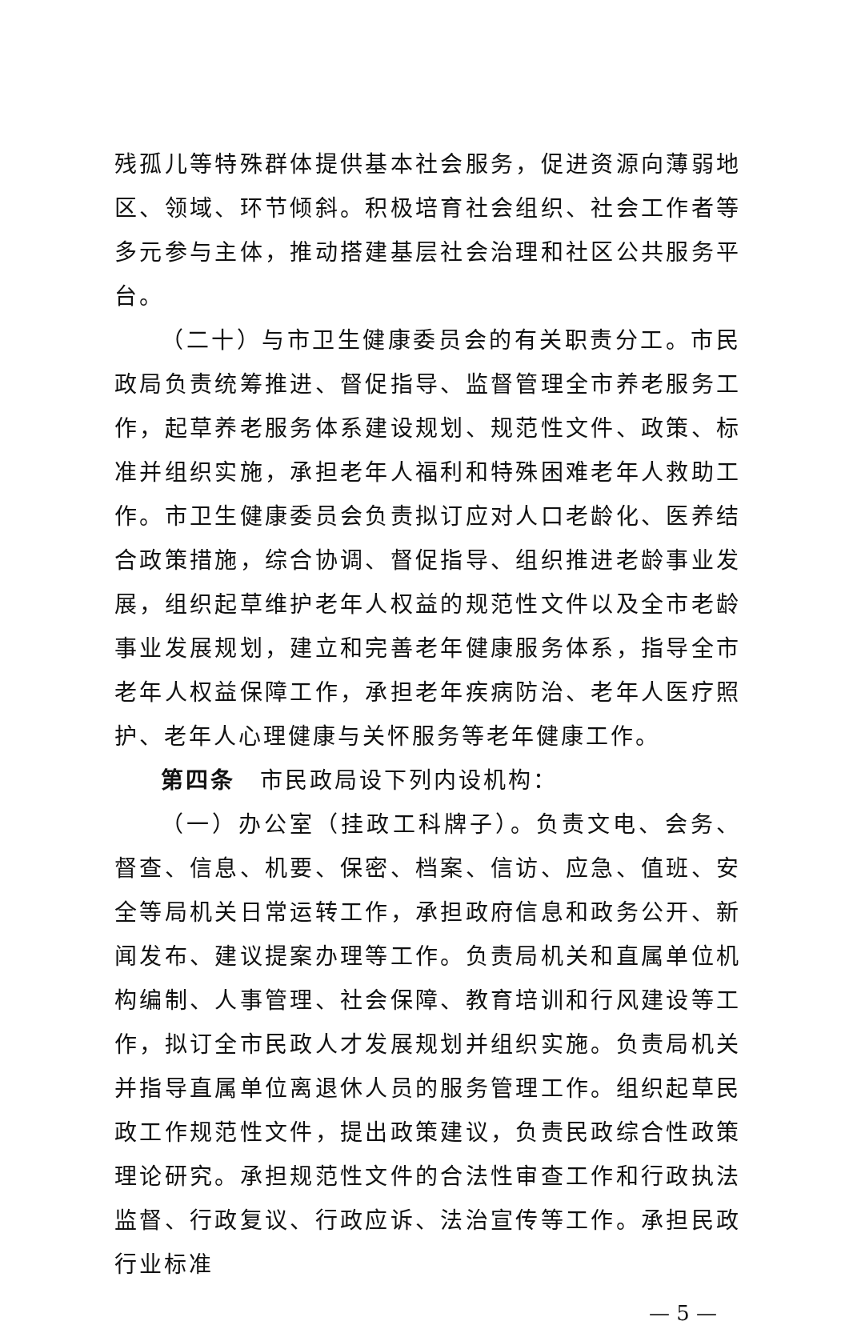残孤儿等特殊群体提供基本社会服务，促进资源向薄弱地区、领域、环节倾斜。积极培育社会组织、社会工作者等多元参与主体，推动搭建基层社会治理和社区公共服务平台。
（二十）与市卫生健康委员会的有关职责分工。市民政局负责统筹推进、督促指导、监督管理全市养老服务工作，起草养老服务体系建设规划、规范性文件、政策、标准并组织实施，承担老年人福利和特殊困难老年人救助工作。市卫生健康委员会负责拟订应对人口老龄化、医养结合政策措施，综合协调、督促指导、组织推进老龄事业发展，组织起草维护老年人权益的规范性文件以及全市老龄事业发展规划，建立和完善老年健康服务体系，指导全市老年人权益保障工作，承担老年疾病防治、老年人医疗照护、老年人心理健康与关怀服务等老年健康工作。
第四条　市民政局设下列内设机构：
（一）办公室（挂政工科牌子）。负责文电、会务、督查、信息、机要、保密、档案、信访、应急、值班、安全等局机关日常运转工作，承担政府信息和政务公开、新闻发布、建议提案办理等工作。负责局机关和直属单位机构编制、人事管理、社会保障、教育培训和行风建设等工作，拟订全市民政人才发展规划并组织实施。负责局机关并指导直属单位离退休人员的服务管理工作。组织起草民政工作规范性文件，提出政策建议，负责民政综合性政策理论研究。承担规范性文件的合法性审查工作和行政执法监督、行政复议、行政应诉、法治宣传等工作。承担民政行业标准
— 5 —